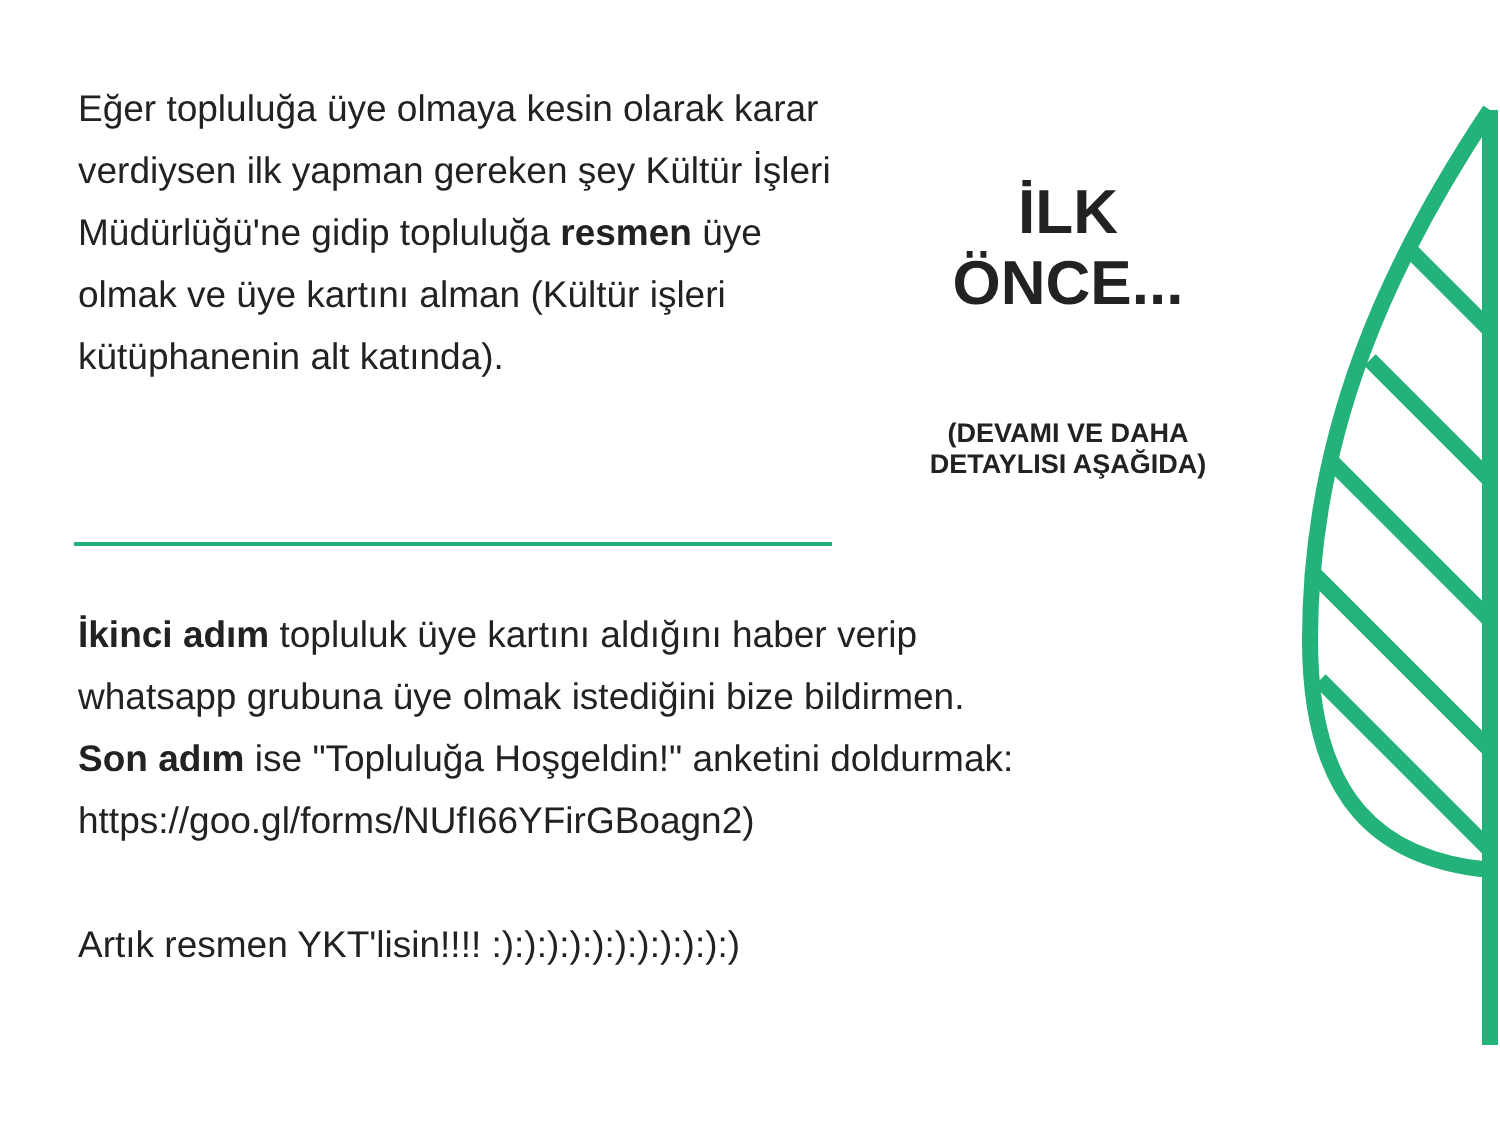Eğer topluluğa üye olmaya kesin olarak karar verdiysen ilk yapman gereken şey Kültür İşleri Müdürlüğü'ne gidip topluluğa resmen üye olmak ve üye kartını alman (Kültür işleri kütüphanenin alt katında).
İLK ÖNCE...
(DEVAMI VE DAHA
DETAYLISI AŞAĞIDA)
İkinci adım topluluk üye kartını aldığını haber verip whatsapp grubuna üye olmak istediğini bize bildirmen.
Son adım ise "Topluluğa Hoşgeldin!" anketini doldurmak:
https://goo.gl/forms/NUfI66YFirGBoagn2)
Artık resmen YKT'lisin!!!! :):):):):):):):):):):)